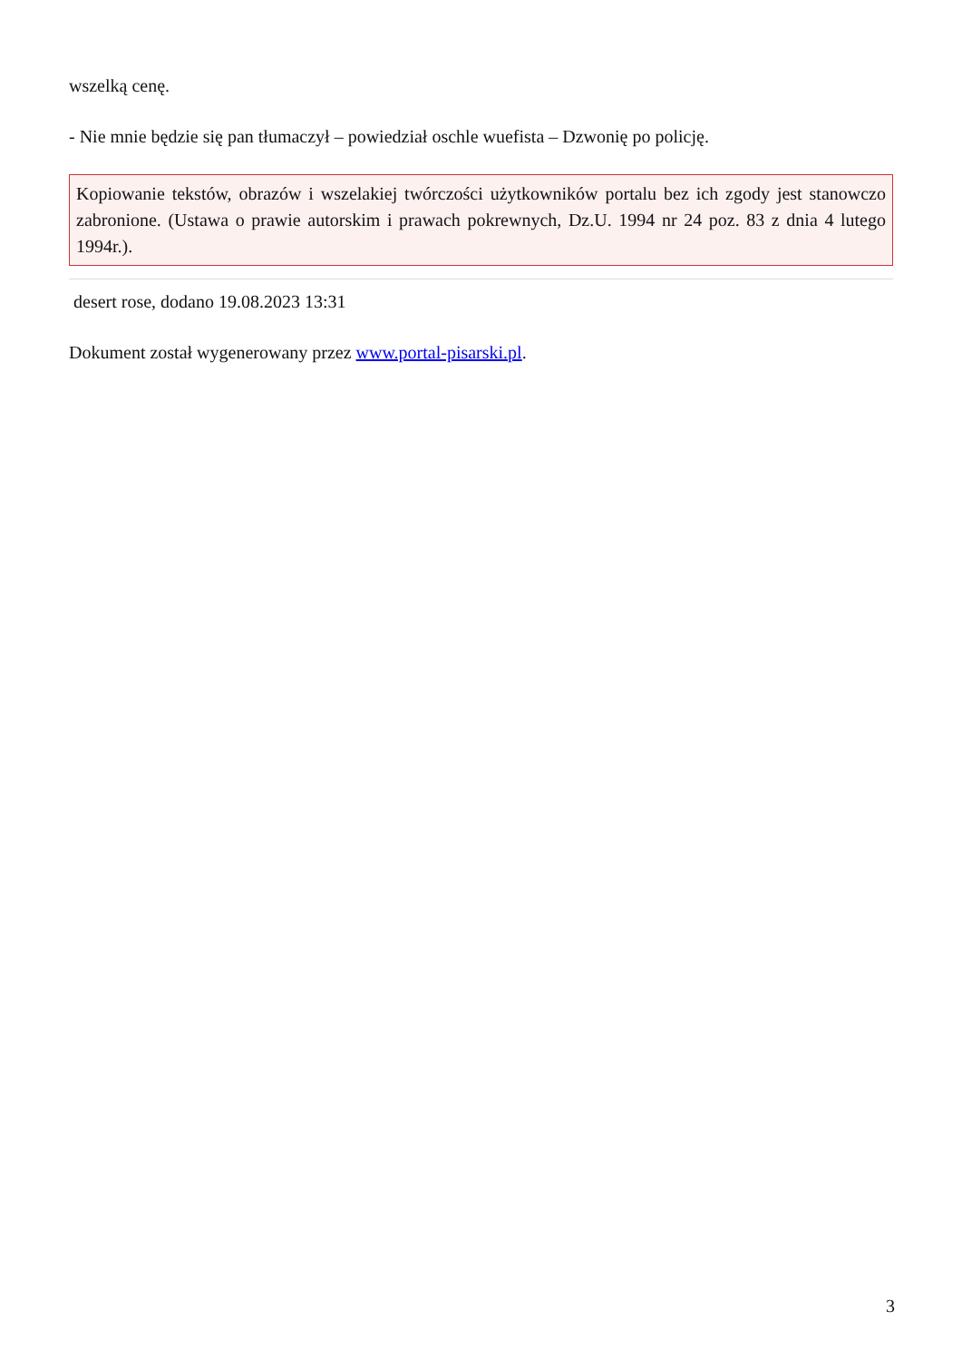wszelką cenę.
- Nie mnie będzie się pan tłumaczył – powiedział oschle wuefista – Dzwonię po policję.
Kopiowanie tekstów, obrazów i wszelakiej twórczości użytkowników portalu bez ich zgody jest stanowczo zabronione. (Ustawa o prawie autorskim i prawach pokrewnych, Dz.U. 1994 nr 24 poz. 83 z dnia 4 lutego 1994r.).
desert rose, dodano 19.08.2023 13:31
Dokument został wygenerowany przez www.portal-pisarski.pl.
3